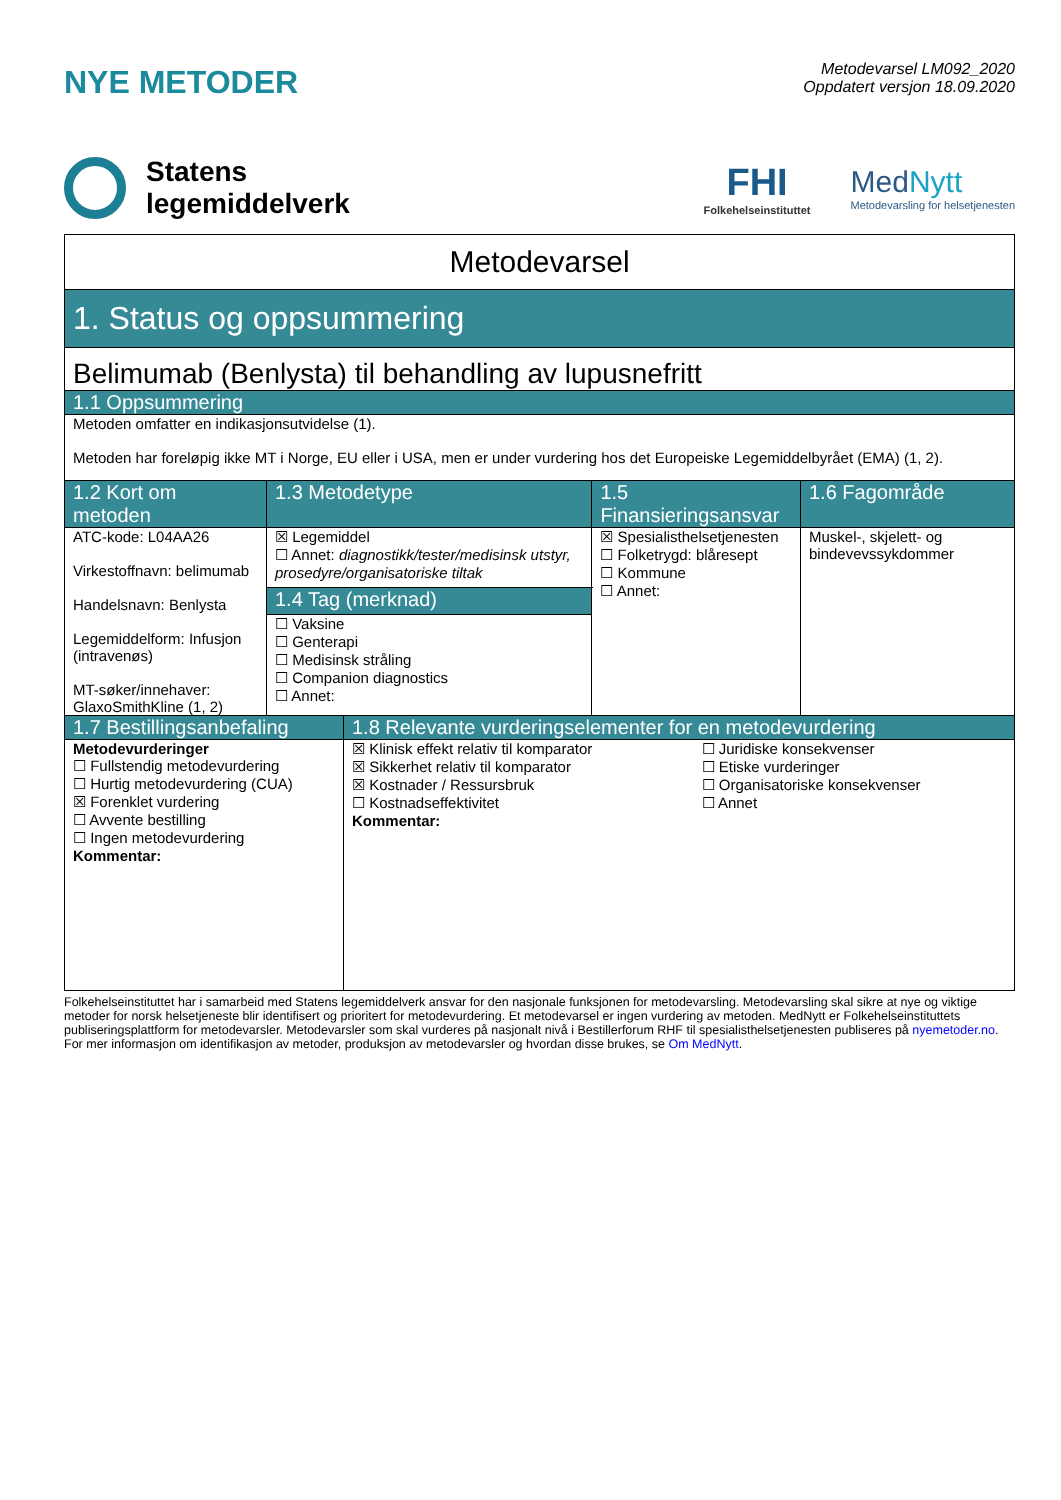NYE METODER
Metodevarsel LM092_2020
Oppdatert versjon 18.09.2020
Statens
legemiddelverk
FHI
Folkehelseinstituttet
MedNytt
Metodevarsling for helsetjenesten
| Metodevarsel | | | |
| 1. Status og oppsummering | | | |
| Belimumab (Benlysta) til behandling av lupusnefritt | | | |
| 1.1 Oppsummering | | | |
| Metoden omfatter en indikasjonsutvidelse (1). Metoden har foreløpig ikke MT i Norge, EU eller i USA, men er under vurdering hos det Europeiske Legemiddelbyrået (EMA) (1, 2). | | | |
| 1.2 Kort om metoden | 1.3 Metodetype | 1.5 Finansieringsansvar | 1.6 Fagområde |
| ATC-kode: L04AA26 Virkestoffnavn: belimumab Handelsnavn: Benlysta Legemiddelform: Infusjon (intravenøs) MT-søker/innehaver: GlaxoSmithKline (1, 2) | ☒ Legemiddel ☐ Annet: diagnostikk/tester/medisinsk utstyr, prosedyre/organisatoriske tiltak | ☒ Spesialisthelsetjenesten ☐ Folketrygd: blåresept ☐ Kommune ☐ Annet: | Muskel-, skjelett- og bindevevssykdommer |
| | 1.4 Tag (merknad) | | |
| | ☐ Vaksine ☐ Genterapi ☐ Medisinsk stråling ☐ Companion diagnostics ☐ Annet: | | |
| 1.7 Bestillingsanbefaling | 1.8 Relevante vurderingselementer for en metodevurdering | |
| --- | --- | --- |
| Metodevurderinger ☐ Fullstendig metodevurdering ☐ Hurtig metodevurdering (CUA) ☒ Forenklet vurdering ☐ Avvente bestilling ☐ Ingen metodevurdering Kommentar: | ☒ Klinisk effekt relativ til komparator ☒ Sikkerhet relativ til komparator ☒ Kostnader / Ressursbruk ☐ Kostnadseffektivitet Kommentar: | ☐ Juridiske konsekvenser ☐ Etiske vurderinger ☐ Organisatoriske konsekvenser ☐ Annet |
Folkehelseinstituttet har i samarbeid med Statens legemiddelverk ansvar for den nasjonale funksjonen for metodevarsling. Metodevarsling skal sikre at nye og viktige metoder for norsk helsetjeneste blir identifisert og prioritert for metodevurdering. Et metodevarsel er ingen vurdering av metoden. MedNytt er Folkehelseinstituttets publiseringsplattform for metodevarsler. Metodevarsler som skal vurderes på nasjonalt nivå i Bestillerforum RHF til spesialisthelsetjenesten publiseres på nyemetoder.no. For mer informasjon om identifikasjon av metoder, produksjon av metodevarsler og hvordan disse brukes, se Om MedNytt.